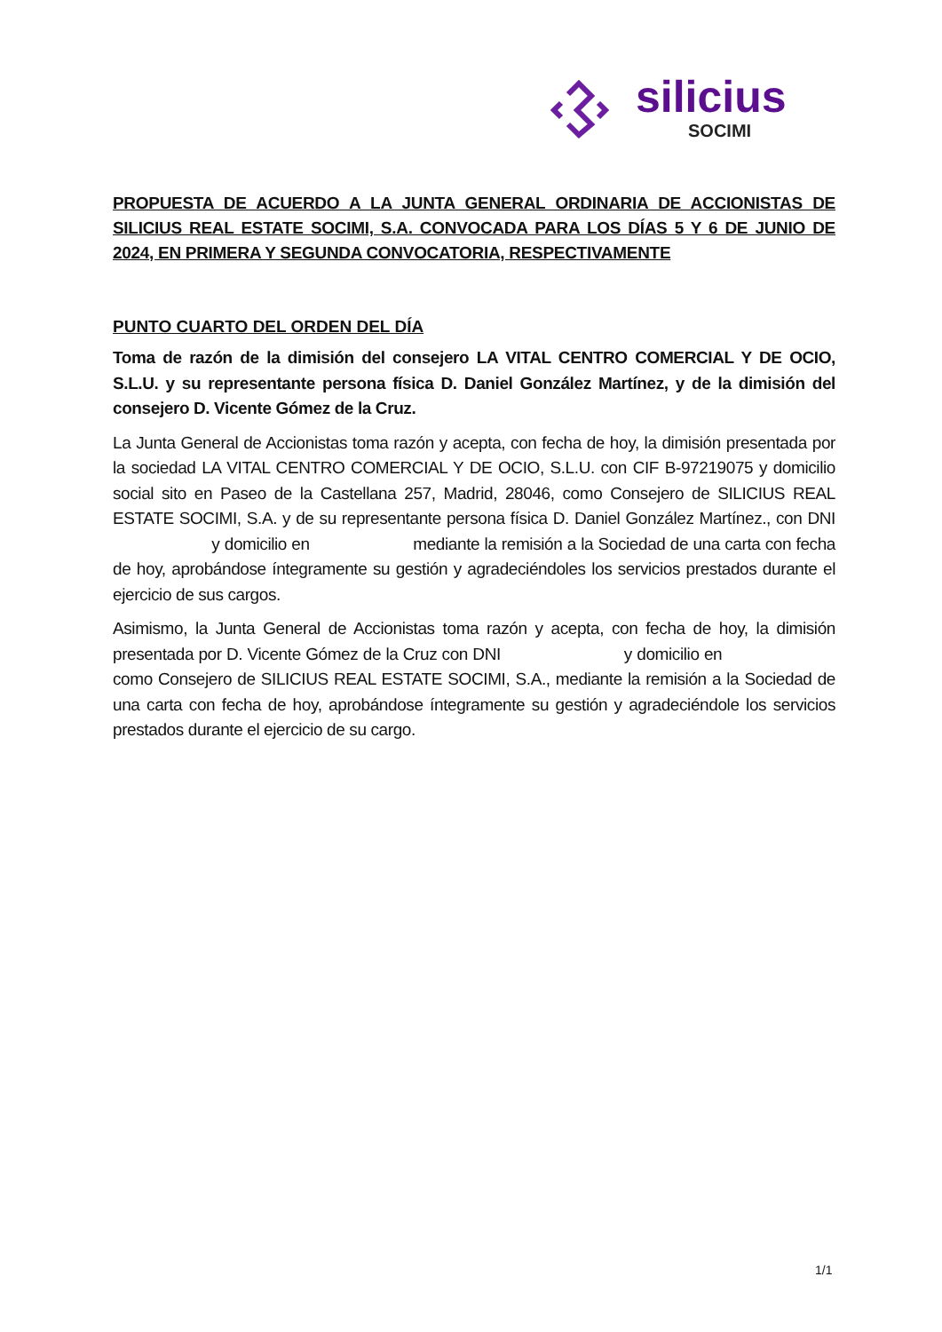silicius
SOCIMI
PROPUESTA DE ACUERDO A LA JUNTA GENERAL ORDINARIA DE ACCIONISTAS DE SILICIUS REAL ESTATE SOCIMI, S.A. CONVOCADA PARA LOS DÍAS 5 Y 6 DE JUNIO DE 2024, EN PRIMERA Y SEGUNDA CONVOCATORIA, RESPECTIVAMENTE
PUNTO CUARTO DEL ORDEN DEL DÍA
Toma de razón de la dimisión del consejero LA VITAL CENTRO COMERCIAL Y DE OCIO, S.L.U. y su representante persona física D. Daniel González Martínez, y de la dimisión del consejero D. Vicente Gómez de la Cruz.
La Junta General de Accionistas toma razón y acepta, con fecha de hoy, la dimisión presentada por la sociedad LA VITAL CENTRO COMERCIAL Y DE OCIO, S.L.U. con CIF B-97219075 y domicilio social sito en Paseo de la Castellana 257, Madrid, 28046, como Consejero de SILICIUS REAL ESTATE SOCIMI, S.A. y de su representante persona física D. Daniel González Martínez., con DNI y domicilio en mediante la remisión a la Sociedad de una carta con fecha de hoy, aprobándose íntegramente su gestión y agradeciéndoles los servicios prestados durante el ejercicio de sus cargos.
Asimismo, la Junta General de Accionistas toma razón y acepta, con fecha de hoy, la dimisión presentada por D. Vicente Gómez de la Cruz con DNI y domicilio en como Consejero de SILICIUS REAL ESTATE SOCIMI, S.A., mediante la remisión a la Sociedad de una carta con fecha de hoy, aprobándose íntegramente su gestión y agradeciéndole los servicios prestados durante el ejercicio de su cargo.
1/1